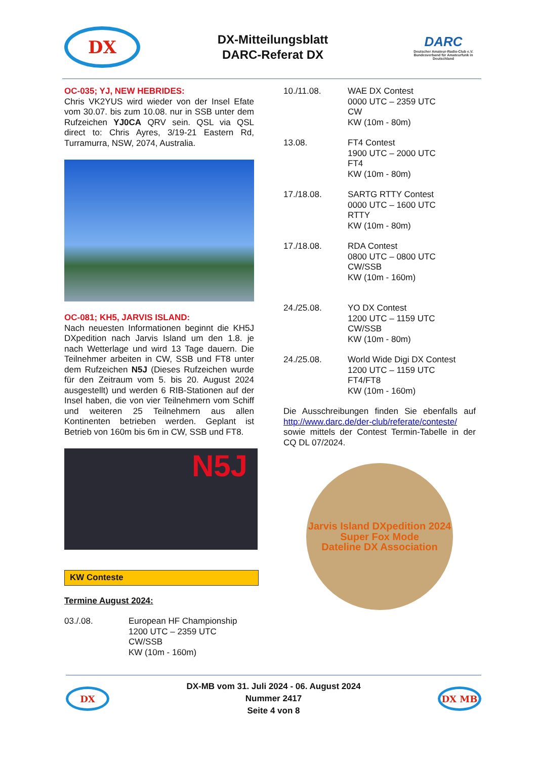DX
DX-Mitteilungsblatt
DARC-Referat DX
DARC
Deutscher Amateur-Radio-Club e.V.
Bundesverband für Amateurfunk in Deutschland
OC-035; YJ, NEW HEBRIDES:
Chris VK2YUS wird wieder von der Insel Efate vom 30.07. bis zum 10.08. nur in SSB unter dem Rufzeichen YJ0CA QRV sein. QSL via QSL direct to: Chris Ayres, 3/19-21 Eastern Rd, Turramurra, NSW, 2074, Australia.
OC-081; KH5, JARVIS ISLAND:
Nach neuesten Informationen beginnt die KH5J DXpedition nach Jarvis Island um den 1.8. je nach Wetterlage und wird 13 Tage dauern. Die Teilnehmer arbeiten in CW, SSB und FT8 unter dem Rufzeichen N5J (Dieses Rufzeichen wurde für den Zeitraum vom 5. bis 20. August 2024 ausgestellt) und werden 6 RIB-Stationen auf der Insel haben, die von vier Teilnehmern vom Schiff und weiteren 25 Teilnehmern aus allen Kontinenten betrieben werden. Geplant ist Betrieb von 160m bis 6m in CW, SSB und FT8.
N5J
KW Conteste
Termine August 2024:
03./.08. European HF Championship
1200 UTC – 2359 UTC
CW/SSB
KW (10m - 160m)
10./11.08. WAE DX Contest
0000 UTC – 2359 UTC
CW
KW (10m - 80m)
13.08. FT4 Contest
1900 UTC – 2000 UTC
FT4
KW (10m - 80m)
17./18.08. SARTG RTTY Contest
0000 UTC – 1600 UTC
RTTY
KW (10m - 80m)
17./18.08. RDA Contest
0800 UTC – 0800 UTC
CW/SSB
KW (10m - 160m)
24./25.08. YO DX Contest
1200 UTC – 1159 UTC
CW/SSB
KW (10m - 80m)
24./25.08. World Wide Digi DX Contest
1200 UTC – 1159 UTC
FT4/FT8
KW (10m - 160m)
Die Ausschreibungen finden Sie ebenfalls auf http://www.darc.de/der-club/referate/conteste/ sowie mittels der Contest Termin-Tabelle in der CQ DL 07/2024.
Jarvis Island DXpedition 2024
Super Fox Mode
Dateline DX Association
DX
DX-MB vom 31. Juli 2024 - 06. August 2024
Nummer 2417
Seite 4 von 8
DX MB